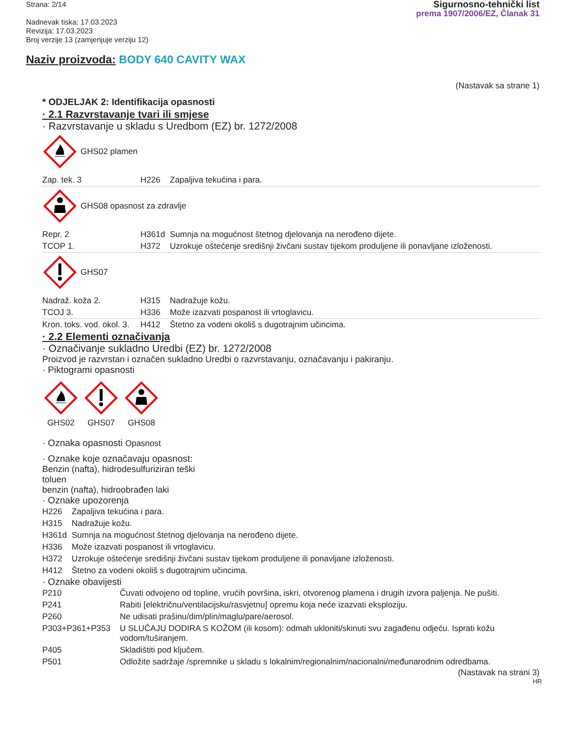Strana: 2/14
Nadnevak tiska: 17.03.2023
Revizija: 17.03.2023
Broj verzije 13 (zamjenjuje verziju 12)
Sigurnosno-tehnički list
prema 1907/2006/EZ, Članak 31
Naziv proizvoda: BODY 640 CAVITY WAX
(Nastavak sa strane 1)
* ODJELJAK 2: Identifikacija opasnosti
· 2.1 Razvrstavanje tvari ili smjese
· Razvrstavanje u skladu s Uredbom (EZ) br. 1272/2008
GHS02 plamen
| Zap. tek. 3 | H226 | Zapaljiva tekućina i para. |
GHS08 opasnost za zdravlje
| Repr. 2 | H361d | Sumnja na mogućnost štetnog djelovanja na nerođeno dijete. |
| TCOP 1. | H372 | Uzrokuje oštećenje središnji živčani sustav tijekom produljene ili ponavljane izloženosti. |
GHS07
| Nadraž. koža 2. | H315 | Nadražuje kožu. |
| TCOJ 3. | H336 | Može izazvati pospanost ili vrtoglavicu. |
| Kron. toks. vod. okol. 3. | H412 | Štetno za vodeni okoliš s dugotrajnim učincima. |
· 2.2 Elementi označivanja
· Označivanje sukladno Uredbi (EZ) br. 1272/2008
Proizvod je razvrstan i označen sukladno Uredbi o razvrstavanju, označavanju i pakiranju.
· Piktogrami opasnosti
GHS02
GHS07
GHS08
· Oznaka opasnosti Opasnost
· Oznake koje označavaju opasnost:
Benzin (nafta), hidrodesulfuriziran teški
toluen
benzin (nafta), hidroobrađen laki
· Oznake upozorenja
| H226 | Zapaljiva tekućina i para. |
| H315 | Nadražuje kožu. |
| H361d | Sumnja na mogućnost štetnog djelovanja na nerođeno dijete. |
| H336 | Može izazvati pospanost ili vrtoglavicu. |
| H372 | Uzrokuje oštećenje središnji živčani sustav tijekom produljene ili ponavljane izloženosti. |
| H412 | Štetno za vodeni okoliš s dugotrajnim učincima. |
· Oznake obavijesti
| P210 | Čuvati odvojeno od topline, vrućih površina, iskri, otvorenog plamena i drugih izvora paljenja. Ne pušiti. |
| P241 | Rabiti [električnu/ventilacijsku/rasvjetnu] opremu koja neće izazvati eksploziju. |
| P260 | Ne udisati prašinu/dim/plin/maglu/pare/aerosol. |
| P303+P361+P353 | U SLUČAJU DODIRA S KOŽOM (ili kosom): odmah ukloniti/skinuti svu zagađenu odjeću. Isprati kožu vodom/tuširanjem. |
| P405 | Skladištiti pod ključem. |
| P501 | Odložite sadržaje /spremnike u skladu s lokalnim/regionalnim/nacionalni/međunarodnim odredbama. |
(Nastavak na strani 3)
HR